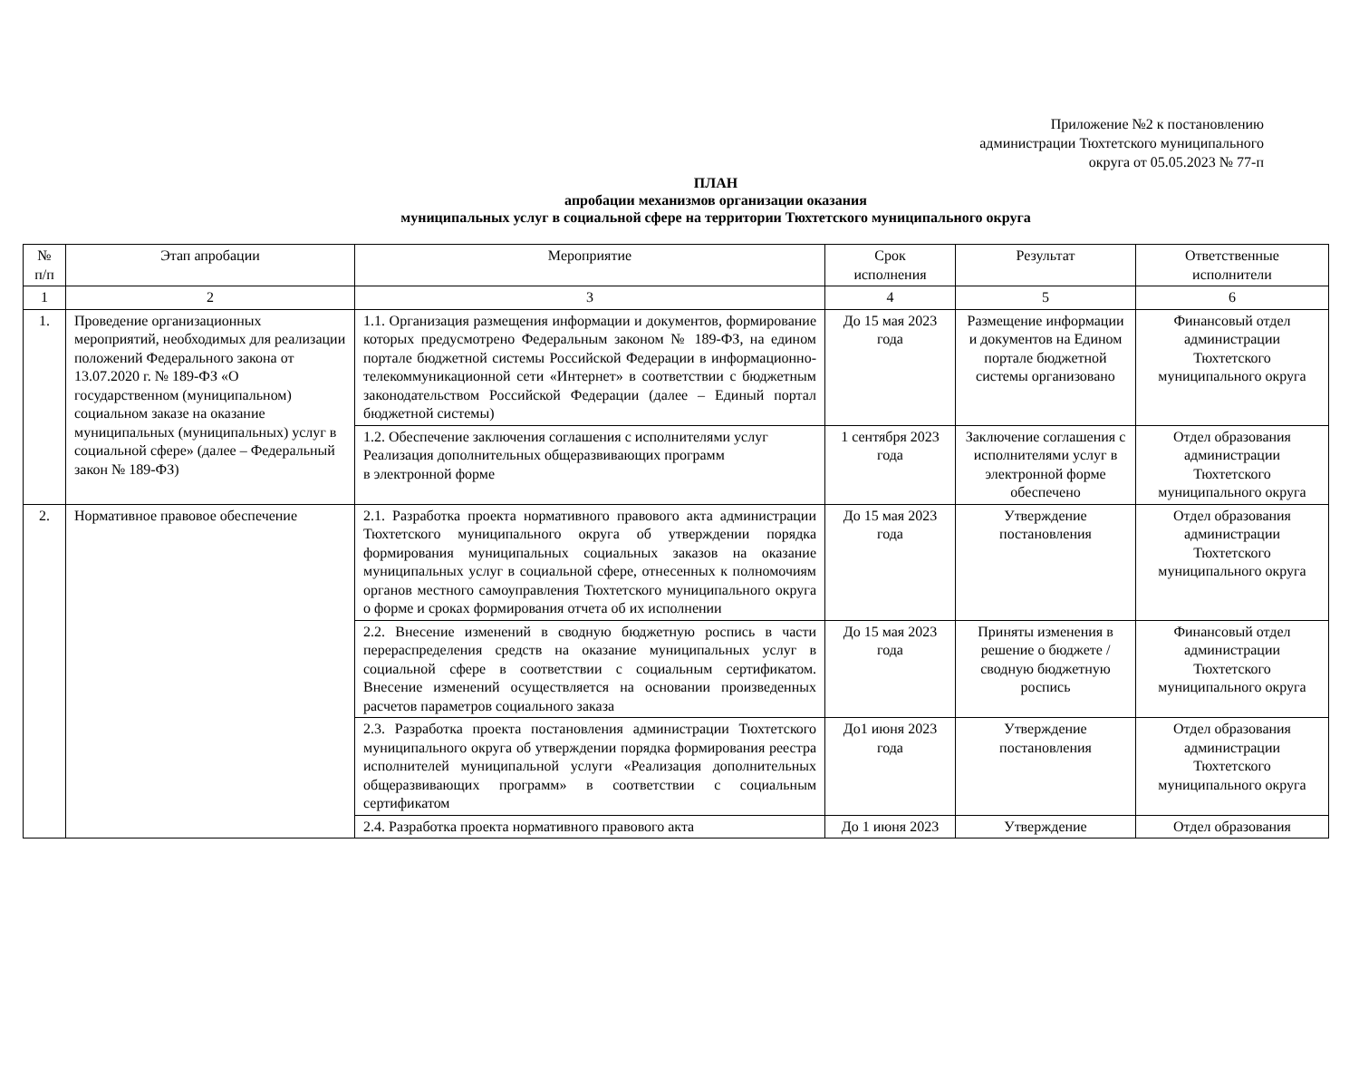Приложение №2 к постановлению
администрации Тюхтетского муниципального
округа от 05.05.2023 № 77-п
ПЛАН
апробации механизмов организации оказания
муниципальных услуг в социальной сфере на территории Тюхтетского муниципального округа
| № п/п | Этап апробации | Мероприятие | Срок исполнения | Результат | Ответственные исполнители |
| --- | --- | --- | --- | --- | --- |
| 1 | 2 | 3 | 4 | 5 | 6 |
| 1. | Проведение организационных мероприятий, необходимых для реализации положений Федерального закона от 13.07.2020 г. № 189-ФЗ «О государственном (муниципальном) социальном заказе на оказание муниципальных (муниципальных) услуг в социальной сфере» (далее – Федеральный закон № 189-ФЗ) | 1.1. Организация размещения информации и документов, формирование которых предусмотрено Федеральным законом № 189-ФЗ, на едином портале бюджетной системы Российской Федерации в информационно-телекоммуникационной сети «Интернет» в соответствии с бюджетным законодательством Российской Федерации (далее – Единый портал бюджетной системы) | До 15 мая 2023 года | Размещение информации и документов на Едином портале бюджетной системы организовано | Финансовый отдел администрации Тюхтетского муниципального округа |
| | | 1.2. Обеспечение заключения соглашения с исполнителями услуг Реализация дополнительных общеразвивающих программ в электронной форме | 1 сентября 2023 года | Заключение соглашения с исполнителями услуг в электронной форме обеспечено | Отдел образования администрации Тюхтетского муниципального округа |
| 2. | Нормативное правовое обеспечение | 2.1. Разработка проекта нормативного правового акта администрации Тюхтетского муниципального округа об утверждении порядка формирования муниципальных социальных заказов на оказание муниципальных услуг в социальной сфере, отнесенных к полномочиям органов местного самоуправления Тюхтетского муниципального округа о форме и сроках формирования отчета об их исполнении | До 15 мая 2023 года | Утверждение постановления | Отдел образования администрации Тюхтетского муниципального округа |
| | | 2.2. Внесение изменений в сводную бюджетную роспись в части перераспределения средств на оказание муниципальных услуг в социальной сфере в соответствии с социальным сертификатом. Внесение изменений осуществляется на основании произведенных расчетов параметров социального заказа | До 15 мая 2023 года | Приняты изменения в решение о бюджете / сводную бюджетную роспись | Финансовый отдел администрации Тюхтетского муниципального округа |
| | | 2.3. Разработка проекта постановления администрации Тюхтетского муниципального округа об утверждении порядка формирования реестра исполнителей муниципальной услуги «Реализация дополнительных общеразвивающих программ» в соответствии с социальным сертификатом | До1 июня 2023 года | Утверждение постановления | Отдел образования администрации Тюхтетского муниципального округа |
| | | 2.4. Разработка проекта нормативного правового акта | До 1 июня 2023 | Утверждение | Отдел образования |